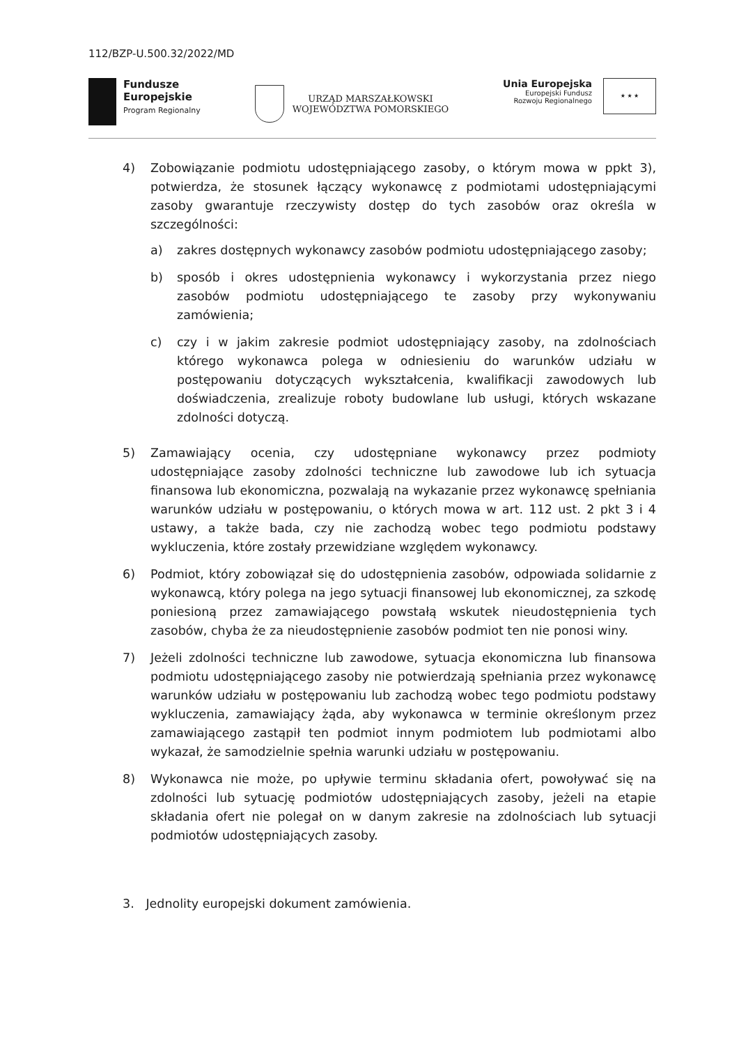112/BZP-U.500.32/2022/MD
Fundusze
Europejskie
Program Regionalny
URZĄD MARSZAŁKOWSKI
WOJEWÓDZTWA POMORSKIEGO
Unia Europejska
Europejski Fundusz
Rozwoju Regionalnego
★ ★ ★
4) Zobowiązanie podmiotu udostępniającego zasoby, o którym mowa w ppkt 3), potwierdza, że stosunek łączący wykonawcę z podmiotami udostępniającymi zasoby gwarantuje rzeczywisty dostęp do tych zasobów oraz określa w szczególności:
a) zakres dostępnych wykonawcy zasobów podmiotu udostępniającego zasoby;
b) sposób i okres udostępnienia wykonawcy i wykorzystania przez niego zasobów podmiotu udostępniającego te zasoby przy wykonywaniu zamówienia;
c) czy i w jakim zakresie podmiot udostępniający zasoby, na zdolnościach którego wykonawca polega w odniesieniu do warunków udziału w postępowaniu dotyczących wykształcenia, kwalifikacji zawodowych lub doświadczenia, zrealizuje roboty budowlane lub usługi, których wskazane zdolności dotyczą.
5) Zamawiający ocenia, czy udostępniane wykonawcy przez podmioty udostępniające zasoby zdolności techniczne lub zawodowe lub ich sytuacja finansowa lub ekonomiczna, pozwalają na wykazanie przez wykonawcę spełniania warunków udziału w postępowaniu, o których mowa w art. 112 ust. 2 pkt 3 i 4 ustawy, a także bada, czy nie zachodzą wobec tego podmiotu podstawy wykluczenia, które zostały przewidziane względem wykonawcy.
6) Podmiot, który zobowiązał się do udostępnienia zasobów, odpowiada solidarnie z wykonawcą, który polega na jego sytuacji finansowej lub ekonomicznej, za szkodę poniesioną przez zamawiającego powstałą wskutek nieudostępnienia tych zasobów, chyba że za nieudostępnienie zasobów podmiot ten nie ponosi winy.
7) Jeżeli zdolności techniczne lub zawodowe, sytuacja ekonomiczna lub finansowa podmiotu udostępniającego zasoby nie potwierdzają spełniania przez wykonawcę warunków udziału w postępowaniu lub zachodzą wobec tego podmiotu podstawy wykluczenia, zamawiający żąda, aby wykonawca w terminie określonym przez zamawiającego zastąpił ten podmiot innym podmiotem lub podmiotami albo wykazał, że samodzielnie spełnia warunki udziału w postępowaniu.
8) Wykonawca nie może, po upływie terminu składania ofert, powoływać się na zdolności lub sytuację podmiotów udostępniających zasoby, jeżeli na etapie składania ofert nie polegał on w danym zakresie na zdolnościach lub sytuacji podmiotów udostępniających zasoby.
3. Jednolity europejski dokument zamówienia.